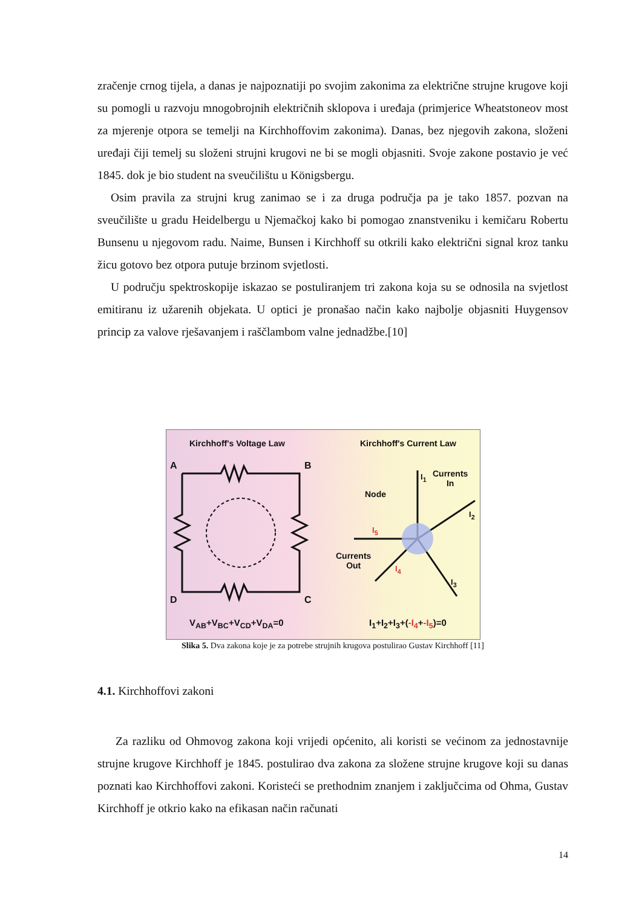zračenje crnog tijela, a danas je najpoznatiji po svojim zakonima za električne strujne krugove koji su pomogli u razvoju mnogobrojnih električnih sklopova i uređaja (primjerice Wheatstoneov most za mjerenje otpora se temelji na Kirchhoffovim zakonima). Danas, bez njegovih zakona, složeni uređaji čiji temelj su složeni strujni krugovi ne bi se mogli objasniti. Svoje zakone postavio je već 1845. dok je bio student na sveučilištu u Königsbergu.
Osim pravila za strujni krug zanimao se i za druga područja pa je tako 1857. pozvan na sveučilište u gradu Heidelbergu u Njemačkoj kako bi pomogao znanstveniku i kemičaru Robertu Bunsenu u njegovom radu. Naime, Bunsen i Kirchhoff su otkrili kako električni signal kroz tanku žicu gotovo bez otpora putuje brzinom svjetlosti.
U području spektroskopije iskazao se postuliranjem tri zakona koja su se odnosila na svjetlost emitiranu iz užarenih objekata. U optici je pronašao način kako najbolje objasniti Huygensov princip za valove rješavanjem i raščlambom valne jednadžbe.[10]
Kirchhoff's Voltage Law Kirchhoff's Current Law
A B
D C
Currents
In
Node
Currents
Out
I<sub>1</sub>
I<sub>2</sub>
I<sub>3</sub>
I<sub>4</sub>
I<sub>5</sub>
V<sub>AB</sub>+V<sub>BC</sub>+V<sub>CD</sub>+V<sub>DA</sub>=0 I<sub>1</sub>+I<sub>2</sub>+I<sub>3</sub>+(-I<sub>4</sub>+-I<sub>5</sub>)=0
Slika 5. Dva zakona koje je za potrebe strujnih krugova postulirao Gustav Kirchhoff [11]
4.1. Kirchhoffovi zakoni
Za razliku od Ohmovog zakona koji vrijedi općenito, ali koristi se većinom za jednostavnije strujne krugove Kirchhoff je 1845. postulirao dva zakona za složene strujne krugove koji su danas poznati kao Kirchhoffovi zakoni. Koristeći se prethodnim znanjem i zaključcima od Ohma, Gustav Kirchhoff je otkrio kako na efikasan način računati
14